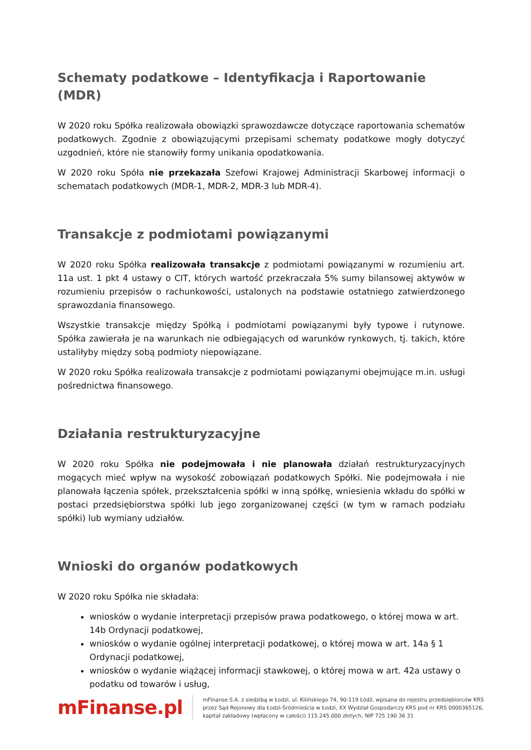Schematy podatkowe – Identyfikacja i Raportowanie (MDR)
W 2020 roku Spółka realizowała obowiązki sprawozdawcze dotyczące raportowania schematów podatkowych. Zgodnie z obowiązującymi przepisami schematy podatkowe mogły dotyczyć uzgodnień, które nie stanowiły formy unikania opodatkowania.
W 2020 roku Spóła nie przekazała Szefowi Krajowej Administracji Skarbowej informacji o schematach podatkowych (MDR-1, MDR-2, MDR-3 lub MDR-4).
Transakcje z podmiotami powiązanymi
W 2020 roku Spółka realizowała transakcje z podmiotami powiązanymi w rozumieniu art. 11a ust. 1 pkt 4 ustawy o CIT, których wartość przekraczała 5% sumy bilansowej aktywów w rozumieniu przepisów o rachunkowości, ustalonych na podstawie ostatniego zatwierdzonego sprawozdania finansowego.
Wszystkie transakcje między Spółką i podmiotami powiązanymi były typowe i rutynowe. Spółka zawierała je na warunkach nie odbiegających od warunków rynkowych, tj. takich, które ustaliłyby między sobą podmioty niepowiązane.
W 2020 roku Spółka realizowała transakcje z podmiotami powiązanymi obejmujące m.in. usługi pośrednictwa finansowego.
Działania restrukturyzacyjne
W 2020 roku Spółka nie podejmowała i nie planowała działań restrukturyzacyjnych mogących mieć wpływ na wysokość zobowiązań podatkowych Spółki. Nie podejmowała i nie planowała łączenia spółek, przekształcenia spółki w inną spółkę, wniesienia wkładu do spółki w postaci przedsiębiorstwa spółki lub jego zorganizowanej części (w tym w ramach podziału spółki) lub wymiany udziałów.
Wnioski do organów podatkowych
W 2020 roku Spółka nie składała:
wniosków o wydanie interpretacji przepisów prawa podatkowego, o której mowa w art. 14b Ordynacji podatkowej,
wniosków o wydanie ogólnej interpretacji podatkowej, o której mowa w art. 14a § 1 Ordynacji podatkowej,
wniosków o wydanie wiążącej informacji stawkowej, o której mowa w art. 42a ustawy o podatku od towarów i usług,
mFinanse.pl
mFinanse S.A. z siedzibą w Łodzi, ul. Kilińskiego 74, 90-119 Łódź, wpisana do rejestru przedsiębiorców KRS przez Sąd Rejonowy dla Łodzi-Śródmieścia w Łodzi, XX Wydział Gospodarczy KRS pod nr KRS 0000365126, kapitał zakładowy (wpłacony w całości) 115.245.000 złotych, NIP 725 190 36 31